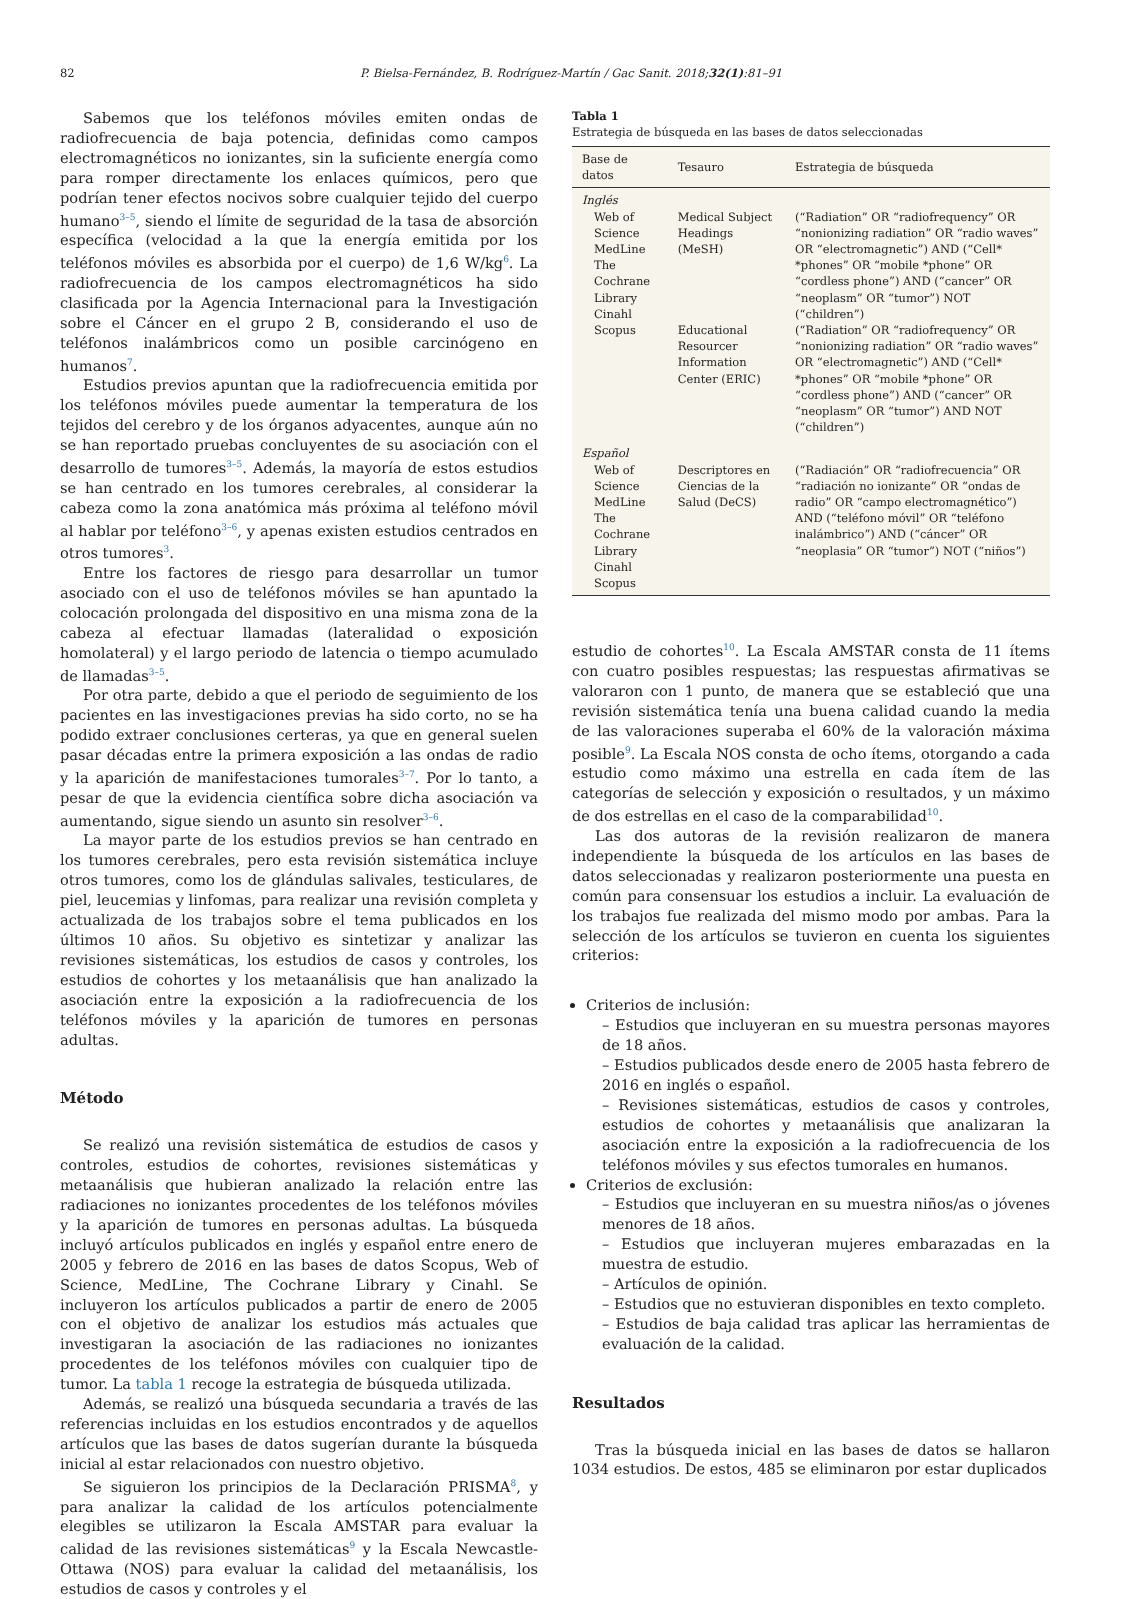82 P. Bielsa-Fernández, B. Rodríguez-Martín / Gac Sanit. 2018;32(1):81–91
Sabemos que los teléfonos móviles emiten ondas de radiofrecuencia de baja potencia, definidas como campos electromagnéticos no ionizantes, sin la suficiente energía como para romper directamente los enlaces químicos, pero que podrían tener efectos nocivos sobre cualquier tejido del cuerpo humano<sup>3–5</sup>, siendo el límite de seguridad de la tasa de absorción específica (velocidad a la que la energía emitida por los teléfonos móviles es absorbida por el cuerpo) de 1,6 W/kg<sup>6</sup>. La radiofrecuencia de los campos electromagnéticos ha sido clasificada por la Agencia Internacional para la Investigación sobre el Cáncer en el grupo 2 B, considerando el uso de teléfonos inalámbricos como un posible carcinógeno en humanos<sup>7</sup>.
Estudios previos apuntan que la radiofrecuencia emitida por los teléfonos móviles puede aumentar la temperatura de los tejidos del cerebro y de los órganos adyacentes, aunque aún no se han reportado pruebas concluyentes de su asociación con el desarrollo de tumores<sup>3–5</sup>. Además, la mayoría de estos estudios se han centrado en los tumores cerebrales, al considerar la cabeza como la zona anatómica más próxima al teléfono móvil al hablar por teléfono<sup>3–6</sup>, y apenas existen estudios centrados en otros tumores<sup>3</sup>.
Entre los factores de riesgo para desarrollar un tumor asociado con el uso de teléfonos móviles se han apuntado la colocación prolongada del dispositivo en una misma zona de la cabeza al efectuar llamadas (lateralidad o exposición homolateral) y el largo periodo de latencia o tiempo acumulado de llamadas<sup>3–5</sup>.
Por otra parte, debido a que el periodo de seguimiento de los pacientes en las investigaciones previas ha sido corto, no se ha podido extraer conclusiones certeras, ya que en general suelen pasar décadas entre la primera exposición a las ondas de radio y la aparición de manifestaciones tumorales<sup>3–7</sup>. Por lo tanto, a pesar de que la evidencia científica sobre dicha asociación va aumentando, sigue siendo un asunto sin resolver<sup>3–6</sup>.
La mayor parte de los estudios previos se han centrado en los tumores cerebrales, pero esta revisión sistemática incluye otros tumores, como los de glándulas salivales, testiculares, de piel, leucemias y linfomas, para realizar una revisión completa y actualizada de los trabajos sobre el tema publicados en los últimos 10 años. Su objetivo es sintetizar y analizar las revisiones sistemáticas, los estudios de casos y controles, los estudios de cohortes y los metaanálisis que han analizado la asociación entre la exposición a la radiofrecuencia de los teléfonos móviles y la aparición de tumores en personas adultas.
Método
Se realizó una revisión sistemática de estudios de casos y controles, estudios de cohortes, revisiones sistemáticas y metaanálisis que hubieran analizado la relación entre las radiaciones no ionizantes procedentes de los teléfonos móviles y la aparición de tumores en personas adultas. La búsqueda incluyó artículos publicados en inglés y español entre enero de 2005 y febrero de 2016 en las bases de datos Scopus, Web of Science, MedLine, The Cochrane Library y Cinahl. Se incluyeron los artículos publicados a partir de enero de 2005 con el objetivo de analizar los estudios más actuales que investigaran la asociación de las radiaciones no ionizantes procedentes de los teléfonos móviles con cualquier tipo de tumor. La tabla 1 recoge la estrategia de búsqueda utilizada.
Además, se realizó una búsqueda secundaria a través de las referencias incluidas en los estudios encontrados y de aquellos artículos que las bases de datos sugerían durante la búsqueda inicial al estar relacionados con nuestro objetivo.
Se siguieron los principios de la Declaración PRISMA<sup>8</sup>, y para analizar la calidad de los artículos potencialmente elegibles se utilizaron la Escala AMSTAR para evaluar la calidad de las revisiones sistemáticas<sup>9</sup> y la Escala Newcastle-Ottawa (NOS) para evaluar la calidad del metaanálisis, los estudios de casos y controles y el
Tabla 1
Estrategia de búsqueda en las bases de datos seleccionadas
| Base de datos | Tesauro | Estrategia de búsqueda |
| --- | --- | --- |
| Inglés | | |
| Web of Science MedLine The Cochrane Library Cinahl | Medical Subject Headings (MeSH) | (“Radiation” OR “radiofrequency” OR “nonionizing radiation” OR “radio waves” OR “electromagnetic”) AND (“Cell* *phones” OR “mobile *phone” OR “cordless phone”) AND (“cancer” OR “neoplasm” OR “tumor”) NOT (“children”) |
| Scopus | Educational Resourcer Information Center (ERIC) | (“Radiation” OR “radiofrequency” OR “nonionizing radiation” OR “radio waves” OR “electromagnetic”) AND (“Cell* *phones” OR “mobile *phone” OR “cordless phone”) AND (“cancer” OR “neoplasm” OR “tumor”) AND NOT (“children”) |
| Español | | |
| Web of Science MedLine The Cochrane Library Cinahl Scopus | Descriptores en Ciencias de la Salud (DeCS) | (“Radiación” OR “radiofrecuencia” OR “radiación no ionizante” OR “ondas de radio” OR “campo electromagnético”) AND (“teléfono móvil” OR “teléfono inalámbrico”) AND (“cáncer” OR “neoplasia” OR “tumor”) NOT (“niños”) |
estudio de cohortes<sup>10</sup>. La Escala AMSTAR consta de 11 ítems con cuatro posibles respuestas; las respuestas afirmativas se valoraron con 1 punto, de manera que se estableció que una revisión sistemática tenía una buena calidad cuando la media de las valoraciones superaba el 60% de la valoración máxima posible<sup>9</sup>. La Escala NOS consta de ocho ítems, otorgando a cada estudio como máximo una estrella en cada ítem de las categorías de selección y exposición o resultados, y un máximo de dos estrellas en el caso de la comparabilidad<sup>10</sup>.
Las dos autoras de la revisión realizaron de manera independiente la búsqueda de los artículos en las bases de datos seleccionadas y realizaron posteriormente una puesta en común para consensuar los estudios a incluir. La evaluación de los trabajos fue realizada del mismo modo por ambas. Para la selección de los artículos se tuvieron en cuenta los siguientes criterios:
Criterios de inclusión:
– Estudios que incluyeran en su muestra personas mayores de 18 años.
– Estudios publicados desde enero de 2005 hasta febrero de 2016 en inglés o español.
– Revisiones sistemáticas, estudios de casos y controles, estudios de cohortes y metaanálisis que analizaran la asociación entre la exposición a la radiofrecuencia de los teléfonos móviles y sus efectos tumorales en humanos.
Criterios de exclusión:
– Estudios que incluyeran en su muestra niños/as o jóvenes menores de 18 años.
– Estudios que incluyeran mujeres embarazadas en la muestra de estudio.
– Artículos de opinión.
– Estudios que no estuvieran disponibles en texto completo.
– Estudios de baja calidad tras aplicar las herramientas de evaluación de la calidad.
Resultados
Tras la búsqueda inicial en las bases de datos se hallaron 1034 estudios. De estos, 485 se eliminaron por estar duplicados